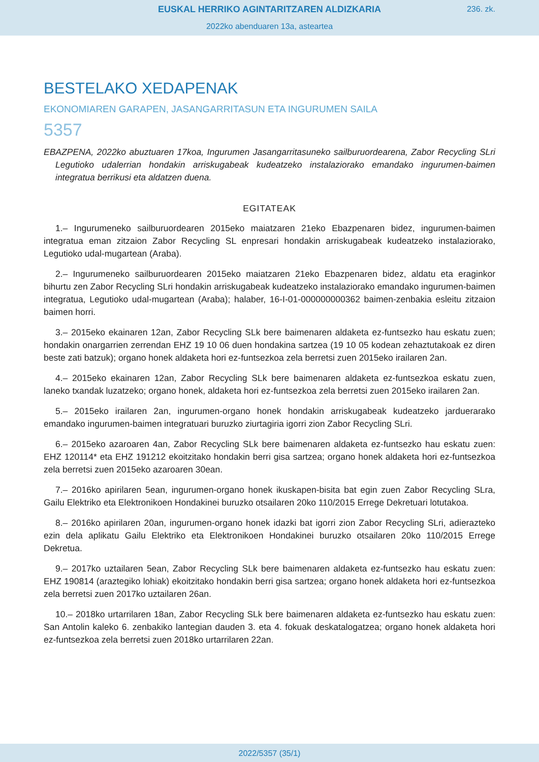EUSKAL HERRIKO AGINTARITZAREN ALDIZKARIA
236. zk.
2022ko abenduaren 13a, asteartea
BESTELAKO XEDAPENAK
EKONOMIAREN GARAPEN, JASANGARRITASUN ETA INGURUMEN SAILA
5357
EBAZPENA, 2022ko abuztuaren 17koa, Ingurumen Jasangarritasuneko sailburuordearena, Zabor Recycling SLri Legutioko udalerrian hondakin arriskugabeak kudeatzeko instalaziorako emandako ingurumen-baimen integratua berrikusi eta aldatzen duena.
EGITATEAK
1.– Ingurumeneko sailburuordearen 2015eko maiatzaren 21eko Ebazpenaren bidez, ingurumen-baimen integratua eman zitzaion Zabor Recycling SL enpresari hondakin arriskugabeak kudeatzeko instalaziorako, Legutioko udal-mugartean (Araba).
2.– Ingurumeneko sailburuordearen 2015eko maiatzaren 21eko Ebazpenaren bidez, aldatu eta eraginkor bihurtu zen Zabor Recycling SLri hondakin arriskugabeak kudeatzeko instalaziorako emandako ingurumen-baimen integratua, Legutioko udal-mugartean (Araba); halaber, 16-I-01-000000000362 baimen-zenbakia esleitu zitzaion baimen horri.
3.– 2015eko ekainaren 12an, Zabor Recycling SLk bere baimenaren aldaketa ez-funtsezko hau eskatu zuen; hondakin onargarrien zerrendan EHZ 19 10 06 duen hondakina sartzea (19 10 05 kodean zehaztutakoak ez diren beste zati batzuk); organo honek aldaketa hori ez-funtsezkoa zela berretsi zuen 2015eko irailaren 2an.
4.– 2015eko ekainaren 12an, Zabor Recycling SLk bere baimenaren aldaketa ez-funtsezkoa eskatu zuen, laneko txandak luzatzeko; organo honek, aldaketa hori ez-funtsezkoa zela berretsi zuen 2015eko irailaren 2an.
5.– 2015eko irailaren 2an, ingurumen-organo honek hondakin arriskugabeak kudeatzeko jarduerarako emandako ingurumen-baimen integratuari buruzko ziurtagiria igorri zion Zabor Recycling SLri.
6.– 2015eko azaroaren 4an, Zabor Recycling SLk bere baimenaren aldaketa ez-funtsezko hau eskatu zuen: EHZ 120114* eta EHZ 191212 ekoitzitako hondakin berri gisa sartzea; organo honek aldaketa hori ez-funtsezkoa zela berretsi zuen 2015eko azaroaren 30ean.
7.– 2016ko apirilaren 5ean, ingurumen-organo honek ikuskapen-bisita bat egin zuen Zabor Recycling SLra, Gailu Elektriko eta Elektronikoen Hondakinei buruzko otsailaren 20ko 110/2015 Errege Dekretuari lotutakoa.
8.– 2016ko apirilaren 20an, ingurumen-organo honek idazki bat igorri zion Zabor Recycling SLri, adierazteko ezin dela aplikatu Gailu Elektriko eta Elektronikoen Hondakinei buruzko otsailaren 20ko 110/2015 Errege Dekretua.
9.– 2017ko uztailaren 5ean, Zabor Recycling SLk bere baimenaren aldaketa ez-funtsezko hau eskatu zuen: EHZ 190814 (araztegiko lohiak) ekoitzitako hondakin berri gisa sartzea; organo honek aldaketa hori ez-funtsezkoa zela berretsi zuen 2017ko uztailaren 26an.
10.– 2018ko urtarrilaren 18an, Zabor Recycling SLk bere baimenaren aldaketa ez-funtsezko hau eskatu zuen: San Antolin kaleko 6. zenbakiko lantegian dauden 3. eta 4. fokuak deskatalogatzea; organo honek aldaketa hori ez-funtsezkoa zela berretsi zuen 2018ko urtarrilaren 22an.
2022/5357 (35/1)